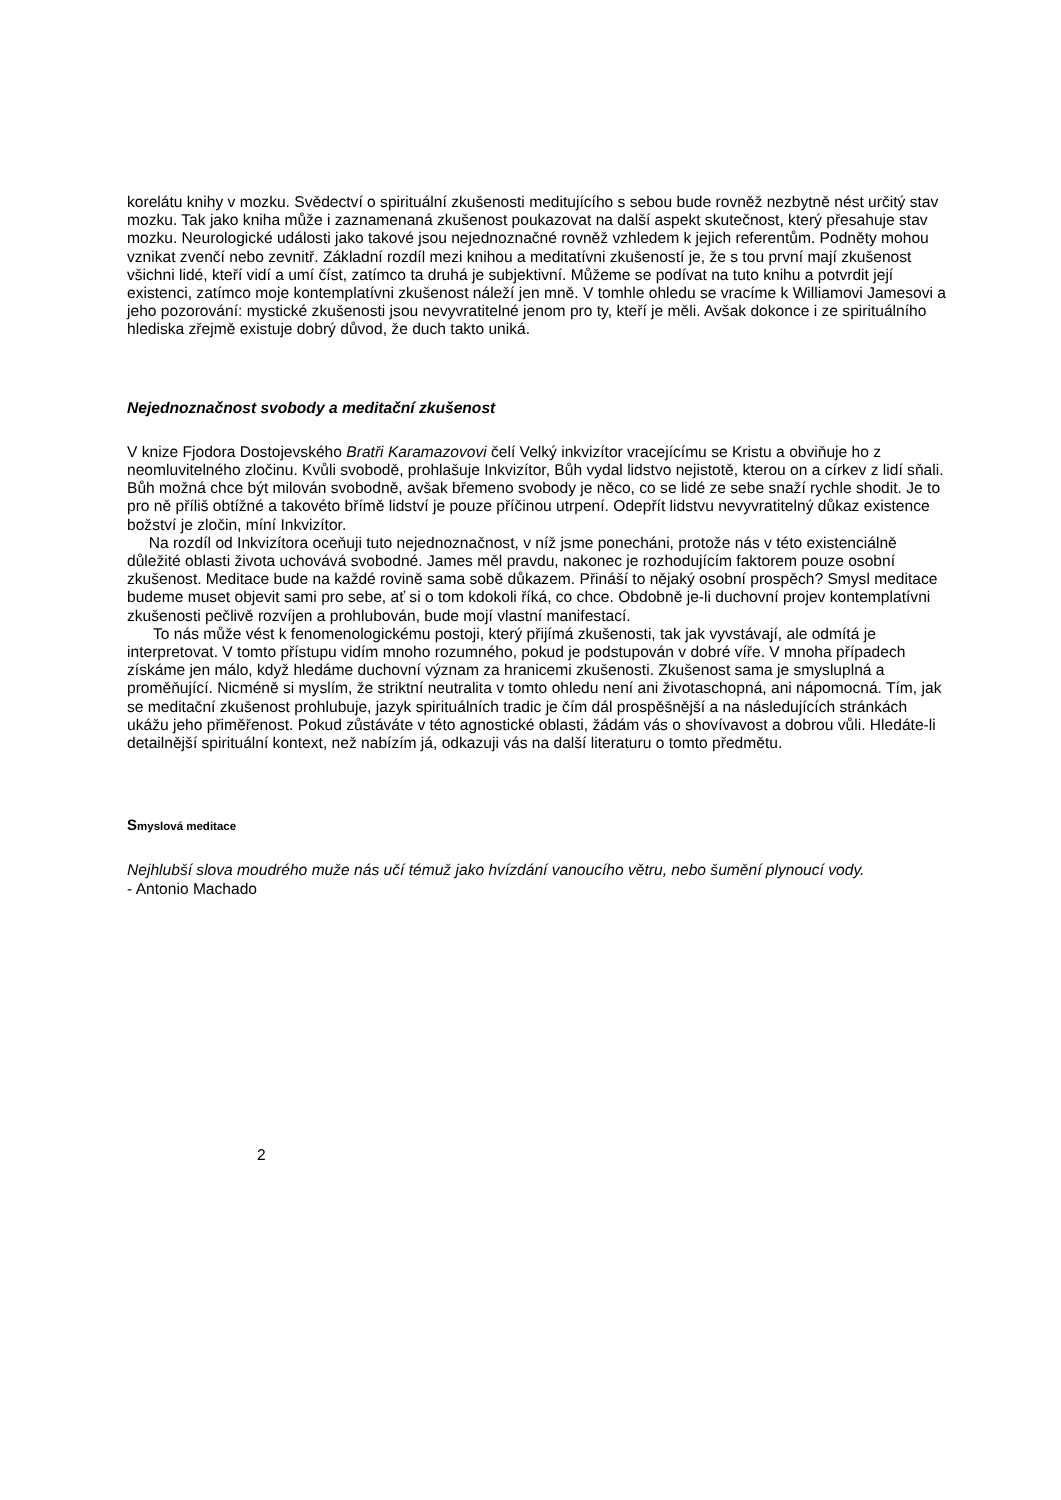korelátu knihy v mozku. Svědectví o spirituální zkušenosti meditujícího s sebou bude rovněž nezbytně nést určitý stav mozku. Tak jako kniha může i zaznamenaná zkušenost poukazovat na další aspekt skutečnost, který přesahuje stav mozku. Neurologické události jako takové jsou nejednoznačné rovněž vzhledem k jejich referentům. Podněty mohou vznikat zvenčí nebo zevnitř. Základní rozdíl mezi knihou a meditatívni zkušeností je, že s tou první mají zkušenost všichni lidé, kteří vidí a umí číst, zatímco ta druhá je subjektivní. Můžeme se podívat na tuto knihu a potvrdit její existenci, zatímco moje kontemplatívni zkušenost náleží jen mně. V tomhle ohledu se vracíme k Williamovi Jamesovi a jeho pozorování: mystické zkušenosti jsou nevyvratitelné jenom pro ty, kteří je měli. Avšak dokonce i ze spirituálního hlediska zřejmě existuje dobrý důvod, že duch takto uniká.
Nejednoznačnost svobody a meditační zkušenost
V knize Fjodora Dostojevského Bratři Karamazovovi čelí Velký inkvizítor vracejícímu se Kristu a obviňuje ho z neomluvitelného zločinu. Kvůli svobodě, prohlašuje Inkvizítor, Bůh vydal lidstvo nejistotě, kterou on a církev z lidí sňali. Bůh možná chce být milován svobodně, avšak břemeno svobody je něco, co se lidé ze sebe snaží rychle shodit. Je to pro ně příliš obtížné a takovéto břímě lidství je pouze příčinou utrpení. Odepřít lidstvu nevyvratitelný důkaz existence božství je zločin, míní Inkvizítor.
Na rozdíl od Inkvizítora oceňuji tuto nejednoznačnost, v níž jsme ponecháni, protože nás v této existenciálně důležité oblasti života uchovává svobodné. James měl pravdu, nakonec je rozhodujícím faktorem pouze osobní zkušenost. Meditace bude na každé rovině sama sobě důkazem. Přináší to nějaký osobní prospěch? Smysl meditace budeme muset objevit sami pro sebe, ať si o tom kdokoli říká, co chce. Obdobně je-li duchovní projev kontemplatívni zkušenosti pečlivě rozvíjen a prohlubován, bude mojí vlastní manifestací.
To nás může vést k fenomenologickému postoji, který přijímá zkušenosti, tak jak vyvstávají, ale odmítá je interpretovat. V tomto přístupu vidím mnoho rozumného, pokud je podstupován v dobré víře. V mnoha případech získáme jen málo, když hledáme duchovní význam za hranicemi zkušenosti. Zkušenost sama je smysluplná a proměňující. Nicméně si myslím, že striktní neutralita v tomto ohledu není ani životaschopná, ani nápomocná. Tím, jak se meditační zkušenost prohlubuje, jazyk spirituálních tradic je čím dál prospěšnější a na následujících stránkách ukážu jeho přiměřenost. Pokud zůstáváte v této agnostické oblasti, žádám vás o shovívavost a dobrou vůli. Hledáte-li detailnější spirituální kontext, než nabízím já, odkazuji vás na další literaturu o tomto předmětu.
Smyslová meditace
Nejhlubší slova moudrého muže nás učí témuž jako hvízdání vanoucího větru, nebo šumění plynoucí vody.
- Antonio Machado
2